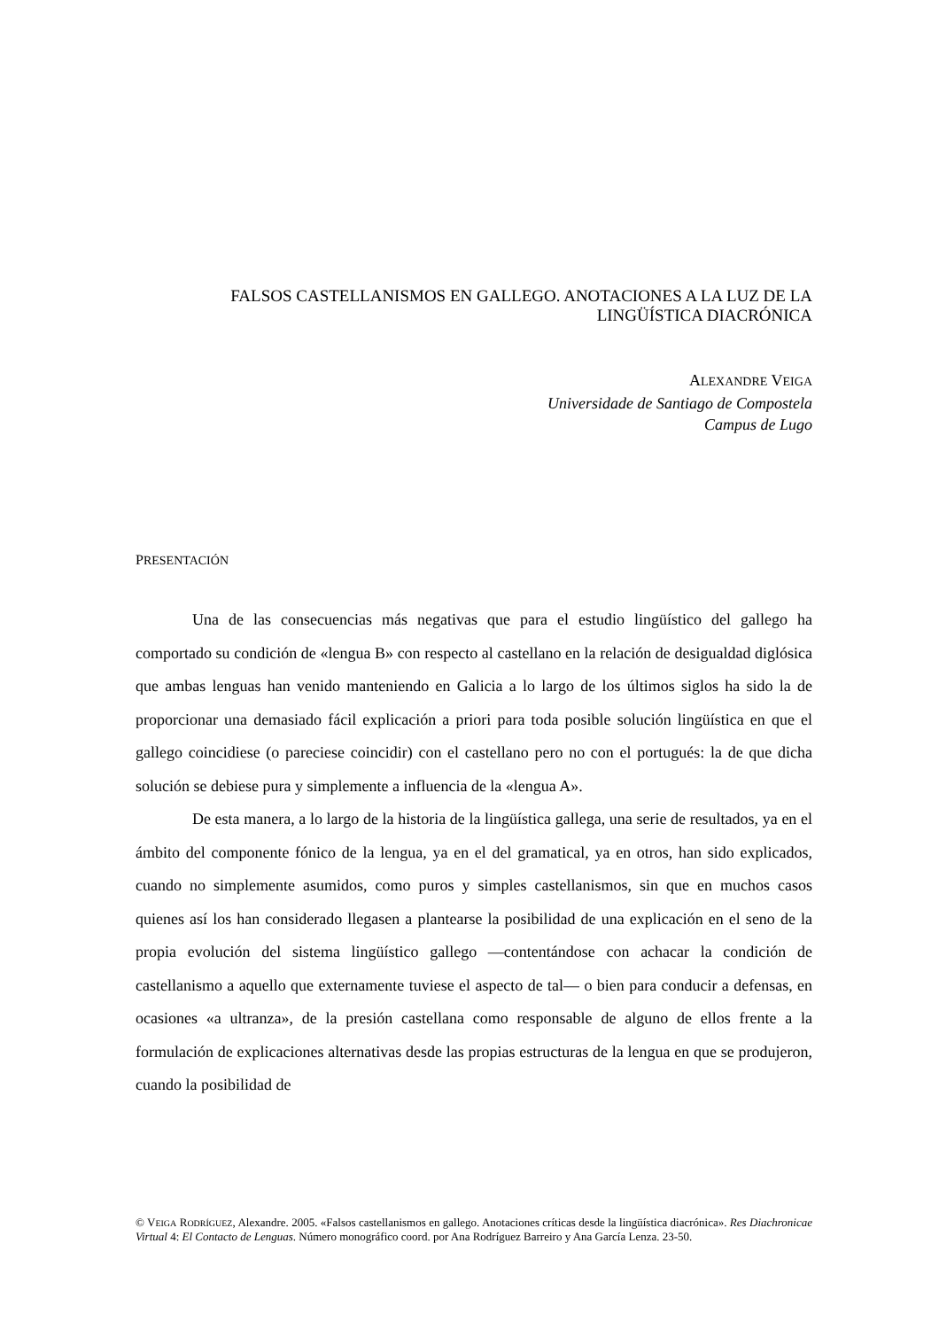FALSOS CASTELLANISMOS EN GALLEGO. ANOTACIONES A LA LUZ DE LA
LINGÜÍSTICA DIACRÓNICA
ALEXANDRE VEIGA
Universidade de Santiago de Compostela
Campus de Lugo
PRESENTACIÓN
Una de las consecuencias más negativas que para el estudio lingüístico del gallego ha comportado su condición de «lengua B» con respecto al castellano en la relación de desigualdad diglósica que ambas lenguas han venido manteniendo en Galicia a lo largo de los últimos siglos ha sido la de proporcionar una demasiado fácil explicación a priori para toda posible solución lingüística en que el gallego coincidiese (o pareciese coincidir) con el castellano pero no con el portugués: la de que dicha solución se debiese pura y simplemente a influencia de la «lengua A».
De esta manera, a lo largo de la historia de la lingüística gallega, una serie de resultados, ya en el ámbito del componente fónico de la lengua, ya en el del gramatical, ya en otros, han sido explicados, cuando no simplemente asumidos, como puros y simples castellanismos, sin que en muchos casos quienes así los han considerado llegasen a plantearse la posibilidad de una explicación en el seno de la propia evolución del sistema lingüístico gallego —contentándose con achacar la condición de castellanismo a aquello que externamente tuviese el aspecto de tal— o bien para conducir a defensas, en ocasiones «a ultranza», de la presión castellana como responsable de alguno de ellos frente a la formulación de explicaciones alternativas desde las propias estructuras de la lengua en que se produjeron, cuando la posibilidad de
© VEIGA RODRÍGUEZ, Alexandre. 2005. «Falsos castellanismos en gallego. Anotaciones críticas desde la lingüística diacrónica». Res Diachronicae Virtual 4: El Contacto de Lenguas. Número monográfico coord. por Ana Rodríguez Barreiro y Ana García Lenza. 23-50.